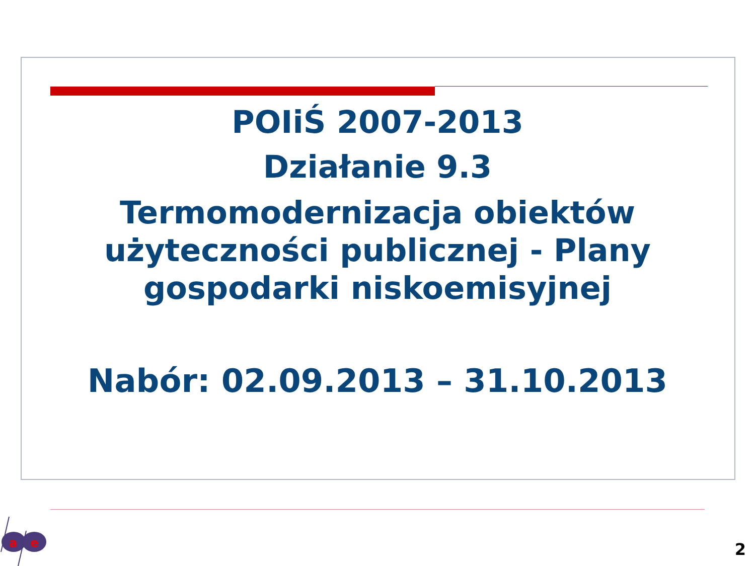POIiŚ 2007-2013
Działanie 9.3
Termomodernizacja obiektów użyteczności publicznej - Plany gospodarki niskoemisyjnej
Nabór: 02.09.2013 – 31.10.2013
a
e
2